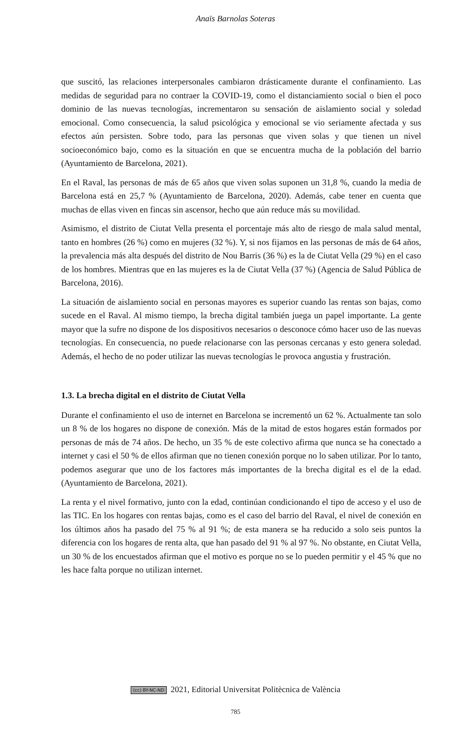Anaïs Barnolas Soteras
que suscitó, las relaciones interpersonales cambiaron drásticamente durante el confinamiento. Las medidas de seguridad para no contraer la COVID-19, como el distanciamiento social o bien el poco dominio de las nuevas tecnologías, incrementaron su sensación de aislamiento social y soledad emocional. Como consecuencia, la salud psicológica y emocional se vio seriamente afectada y sus efectos aún persisten. Sobre todo, para las personas que viven solas y que tienen un nivel socioeconómico bajo, como es la situación en que se encuentra mucha de la población del barrio (Ayuntamiento de Barcelona, 2021).
En el Raval, las personas de más de 65 años que viven solas suponen un 31,8 %, cuando la media de Barcelona está en 25,7 % (Ayuntamiento de Barcelona, 2020). Además, cabe tener en cuenta que muchas de ellas viven en fincas sin ascensor, hecho que aún reduce más su movilidad.
Asimismo, el distrito de Ciutat Vella presenta el porcentaje más alto de riesgo de mala salud mental, tanto en hombres (26 %) como en mujeres (32 %). Y, si nos fijamos en las personas de más de 64 años, la prevalencia más alta después del distrito de Nou Barris (36 %) es la de Ciutat Vella (29 %) en el caso de los hombres. Mientras que en las mujeres es la de Ciutat Vella (37 %) (Agencia de Salud Pública de Barcelona, 2016).
La situación de aislamiento social en personas mayores es superior cuando las rentas son bajas, como sucede en el Raval. Al mismo tiempo, la brecha digital también juega un papel importante. La gente mayor que la sufre no dispone de los dispositivos necesarios o desconoce cómo hacer uso de las nuevas tecnologías. En consecuencia, no puede relacionarse con las personas cercanas y esto genera soledad. Además, el hecho de no poder utilizar las nuevas tecnologías le provoca angustia y frustración.
1.3. La brecha digital en el distrito de Ciutat Vella
Durante el confinamiento el uso de internet en Barcelona se incrementó un 62 %. Actualmente tan solo un 8 % de los hogares no dispone de conexión. Más de la mitad de estos hogares están formados por personas de más de 74 años. De hecho, un 35 % de este colectivo afirma que nunca se ha conectado a internet y casi el 50 % de ellos afirman que no tienen conexión porque no lo saben utilizar. Por lo tanto, podemos asegurar que uno de los factores más importantes de la brecha digital es el de la edad. (Ayuntamiento de Barcelona, 2021).
La renta y el nivel formativo, junto con la edad, continúan condicionando el tipo de acceso y el uso de las TIC. En los hogares con rentas bajas, como es el caso del barrio del Raval, el nivel de conexión en los últimos años ha pasado del 75 % al 91 %; de esta manera se ha reducido a solo seis puntos la diferencia con los hogares de renta alta, que han pasado del 91 % al 97 %. No obstante, en Ciutat Vella, un 30 % de los encuestados afirman que el motivo es porque no se lo pueden permitir y el 45 % que no les hace falta porque no utilizan internet.
(cc) BY-NC-ND 2021, Editorial Universitat Politècnica de València
785